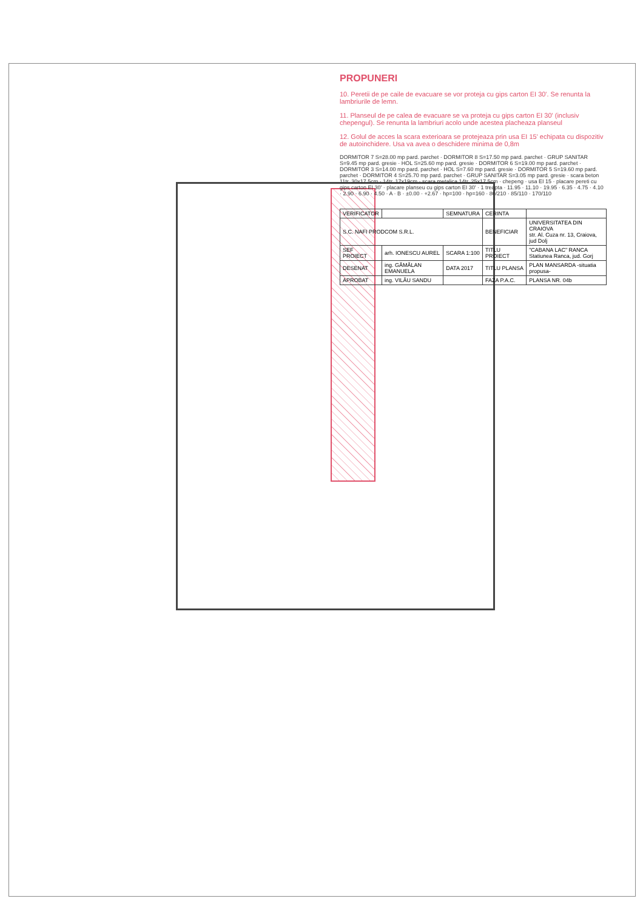PROPUNERI
10. Peretii de pe caile de evacuare se vor proteja cu gips carton EI 30'. Se renunta la lambriurile de lemn.
11. Planseul de pe calea de evacuare se va proteja cu gips carton EI 30' (inclusiv chepengul). Se renunta la lambriuri acolo unde acestea placheaza planseul
12. Golul de acces la scara exterioara se protejeaza prin usa EI 15' echipata cu dispozitiv de autoinchidere. Usa va avea o deschidere minima de 0,8m
DORMITOR 7 S=28.00 mp pard. parchet · DORMITOR 8 S=17.50 mp pard. parchet · GRUP SANITAR S=9.45 mp pard. gresie · HOL S=25.60 mp pard. gresie · DORMITOR 6 S=19.00 mp pard. parchet · DORMITOR 3 S=14.00 mp pard. parchet · HOL S=7.60 mp pard. gresie · DORMITOR 5 S=19.60 mp pard. parchet · DORMITOR 4 S=25.70 mp pard. parchet · GRUP SANITAR S=3.05 mp pard. gresie · scara beton 11tr. 30x17.5cm · 14tr. 17x19cm · scara metalica 14tr. 25x17.5cm · chepeng · usa EI 15 · placare pereti cu gips carton EI 30' · placare planseu cu gips carton EI 30' · 1 treapta · 11.95 · 11.10 · 19.95 · 6.35 · 4.75 · 4.10 · 2.90 · 6.90 · 4.50 · A · B · ±0.00 · +2.67 · hp=100 · hp=160 · 80/210 · 85/110 · 170/110
| VERIFICATOR | | SEMNATURA | CERINTA | |
| S.C. NAFI PRODCOM S.R.L. | | | BENEFICIAR | UNIVERSITATEA DIN CRAIOVA str. Al. Cuza nr. 13, Craiova, jud Dolj |
| SEF PROIECT | arh. IONESCU AUREL | SCARA 1:100 | TITLU PROIECT | "CABANA LAC" RANCA Statiunea Ranca, jud. Gorj |
| DESENAT | ing. GĂMĂLAN EMANUELA | DATA 2017 | TITLU PLANSA | PLAN MANSARDA -situatia propusa- |
| APROBAT | ing. VILĂU SANDU | | FAZA P.A.C. | PLANSA NR. 04b |